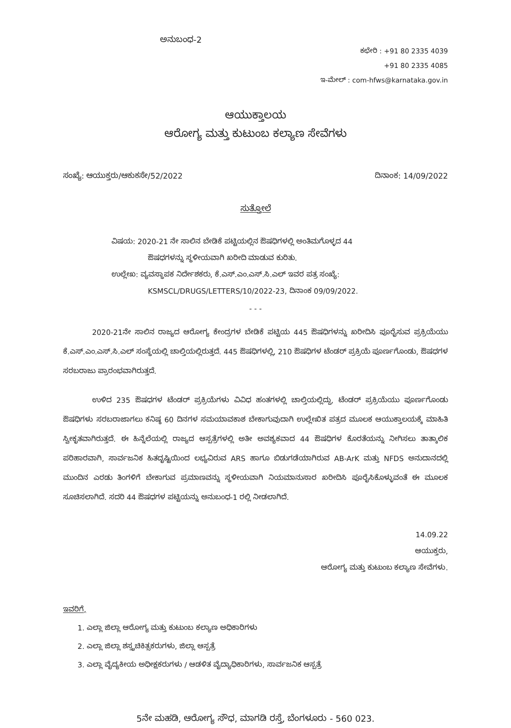ಅನುಬಂಧ-2
ಕಛೇರಿ : +91 80 2335 4039
+91 80 2335 4085
ಇ-ಮೇಲ್ : com-hfws@karnataka.gov.in
ಆಯುಕ್ತಾಲಯ
ಆರೋಗ್ಯ ಮತ್ತು ಕುಟುಂಬ ಕಲ್ಯಾಣ ಸೇವೆಗಳು
ಸಂಖ್ಯೆ: ಆಯುಕ್ತರು/ಆಕುಕಸೇ/52/2022 ದಿನಾಂಕ: 14/09/2022
ಸುತ್ತೋಲೆ
ವಿಷಯ: 2020-21 ನೇ ಸಾಲಿನ ಬೇಡಿಕೆ ಪಟ್ಟಿಯಲ್ಲಿನ ಔಷಧಿಗಳಲ್ಲಿ ಅಂತಿಮಗೊಳ್ಳದ 44
ಔಷಧಗಳನ್ನು ಸ್ಥಳೀಯವಾಗಿ ಖರೀದಿ ಮಾಡುವ ಕುರಿತು.
ಉಲ್ಲೇಖ: ವ್ಯವಸ್ಥಾಪಕ ನಿರ್ದೇಶಕರು, ಕೆ.ಎಸ್.ಎಂ.ಎಸ್.ಸಿ.ಎಲ್ ಇವರ ಪತ್ರ ಸಂಖ್ಯೆ:
KSMSCL/DRUGS/LETTERS/10/2022-23, ದಿನಾಂಕ 09/09/2022.
- - -
2020-21ನೇ ಸಾಲಿನ ರಾಜ್ಯದ ಆರೋಗ್ಯ ಕೇಂದ್ರಗಳ ಬೇಡಿಕೆ ಪಟ್ಟಿಯ 445 ಔಷಧಿಗಳನ್ನು ಖರೀದಿಸಿ ಪೂರೈಸುವ ಪ್ರಕ್ರಿಯೆಯು ಕೆ.ಎಸ್.ಎಂ.ಎಸ್.ಸಿ.ಎಲ್ ಸಂಸ್ಥೆಯಲ್ಲಿ ಚಾಲ್ತಿಯಲ್ಲಿರುತ್ತದೆ. 445 ಔಷಧಿಗಳಲ್ಲಿ, 210 ಔಷಧಿಗಳ ಟೆಂಡರ್ ಪ್ರಕ್ರಿಯೆ ಪೂರ್ಣಗೊಂಡು, ಔಷಧಗಳ ಸರಬರಾಜು ಪ್ರಾರಂಭವಾಗಿರುತ್ತದೆ.
ಉಳಿದ 235 ಔಷಧಗಳ ಟೆಂಡರ್ ಪ್ರಕ್ರಿಯೆಗಳು ವಿವಿಧ ಹಂತಗಳಲ್ಲಿ ಚಾಲ್ತಿಯಲ್ಲಿದ್ದು, ಟೆಂಡರ್ ಪ್ರಕ್ರಿಯೆಯು ಪೂರ್ಣಗೊಂಡು ಔಷಧಿಗಳು ಸರಬರಾಜಾಗಲು ಕನಿಷ್ಠ 60 ದಿನಗಳ ಸಮಯಾವಕಾಶ ಬೇಕಾಗುವುದಾಗಿ ಉಲ್ಲೇಖಿತ ಪತ್ರದ ಮೂಲಕ ಆಯುಕ್ತಾಲಯಕ್ಕೆ ಮಾಹಿತಿ ಸ್ವೀಕೃತವಾಗಿರುತ್ತದೆ. ಈ ಹಿನ್ನೆಲೆಯಲ್ಲಿ ರಾಜ್ಯದ ಆಸ್ಪತ್ರೆಗಳಲ್ಲಿ ಅತೀ ಅವಶ್ಯಕವಾದ 44 ಔಷಧಿಗಳ ಕೊರತೆಯನ್ನು ನೀಗಿಸಲು ತಾತ್ಕಾಲಿಕ ಪರಿಹಾರವಾಗಿ, ಸಾರ್ವಜನಿಕ ಹಿತದೃಷ್ಟಿಯಿಂದ ಲಭ್ಯವಿರುವ ARS ಹಾಗೂ ಬಿಡುಗಡೆಯಾಗಿರುವ AB-ArK ಮತ್ತು NFDS ಅನುದಾನದಲ್ಲಿ ಮುಂದಿನ ಎರಡು ತಿಂಗಳಿಗೆ ಬೇಕಾಗುವ ಪ್ರಮಾಣವನ್ನು ಸ್ಥಳೀಯವಾಗಿ ನಿಯಮಾನುಸಾರ ಖರೀದಿಸಿ ಪೂರೈಸಿಕೊಳ್ಳುವಂತೆ ಈ ಮೂಲಕ ಸೂಚಿಸಲಾಗಿದೆ. ಸದರಿ 44 ಔಷಧಗಳ ಪಟ್ಟಿಯನ್ನು ಅನುಬಂಧ-1 ರಲ್ಲಿ ನೀಡಲಾಗಿದೆ.
14.09.22
ಆಯುಕ್ತರು,
ಆರೋಗ್ಯ ಮತ್ತು ಕುಟುಂಬ ಕಲ್ಯಾಣ ಸೇವೆಗಳು.
ಇವರಿಗೆ,
1. ಎಲ್ಲಾ ಜಿಲ್ಲಾ ಆರೋಗ್ಯ ಮತ್ತು ಕುಟುಂಬ ಕಲ್ಯಾಣ ಅಧಿಕಾರಿಗಳು
2. ಎಲ್ಲಾ ಜಿಲ್ಲಾ ಶಸ್ತ್ರಚಿಕಿತ್ಸಕರುಗಳು, ಜಿಲ್ಲಾ ಆಸ್ಪತ್ರೆ
3. ಎಲ್ಲಾ ವೈದ್ಯಕೀಯ ಅಧೀಕ್ಷಕರುಗಳು / ಆಡಳಿತ ವೈದ್ಯಾಧಿಕಾರಿಗಳು, ಸಾರ್ವಜನಿಕ ಆಸ್ಪತ್ರೆ
5ನೇ ಮಹಡಿ, ಆರೋಗ್ಯ ಸೌಧ, ಮಾಗಡಿ ರಸ್ತೆ, ಬೆಂಗಳೂರು - 560 023.